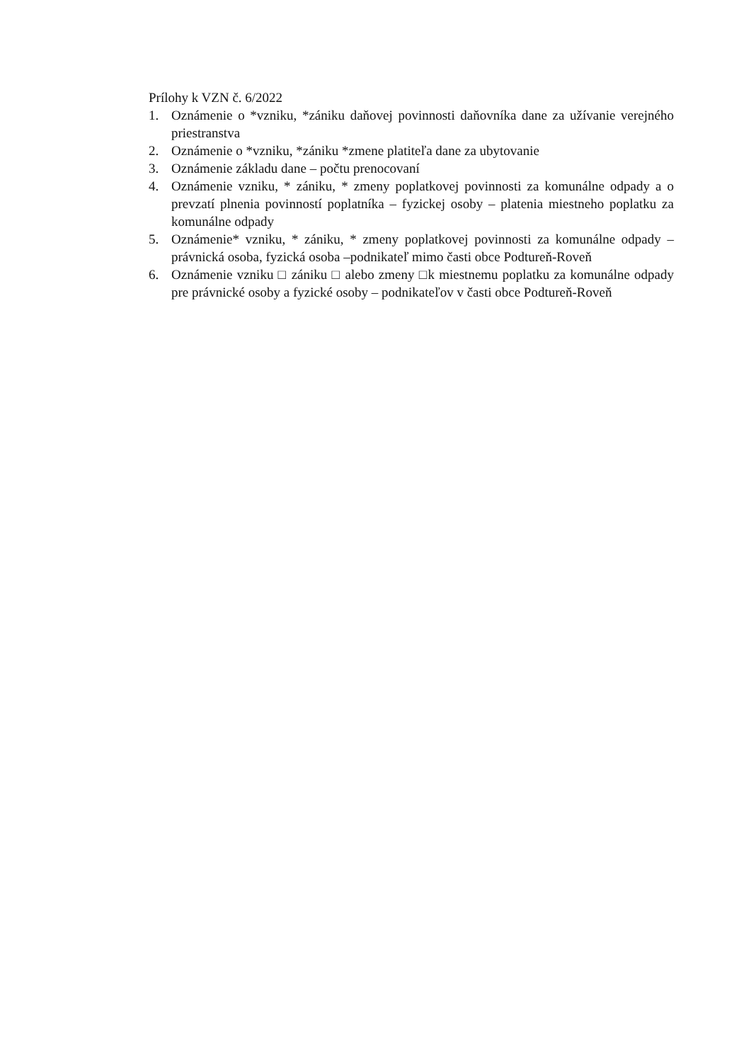Prílohy k VZN č. 6/2022
1. Oznámenie o *vzniku, *zániku daňovej povinnosti daňovníka dane za užívanie verejného priestranstva
2. Oznámenie o *vzniku, *zániku *zmene platiteľa dane za ubytovanie
3. Oznámenie základu dane – počtu prenocovaní
4. Oznámenie vzniku, * zániku, * zmeny poplatkovej povinnosti za komunálne odpady a o prevzatí plnenia povinností poplatníka – fyzickej osoby – platenia miestneho poplatku za komunálne odpady
5. Oznámenie* vzniku, * zániku, * zmeny poplatkovej povinnosti za komunálne odpady – právnická osoba, fyzická osoba –podnikateľ mimo časti obce Podtureň-Roveň
6. Oznámenie vzniku □ zániku □ alebo zmeny □k miestnemu poplatku za komunálne odpady pre právnické osoby a fyzické osoby – podnikateľov v časti obce Podtureň-Roveň